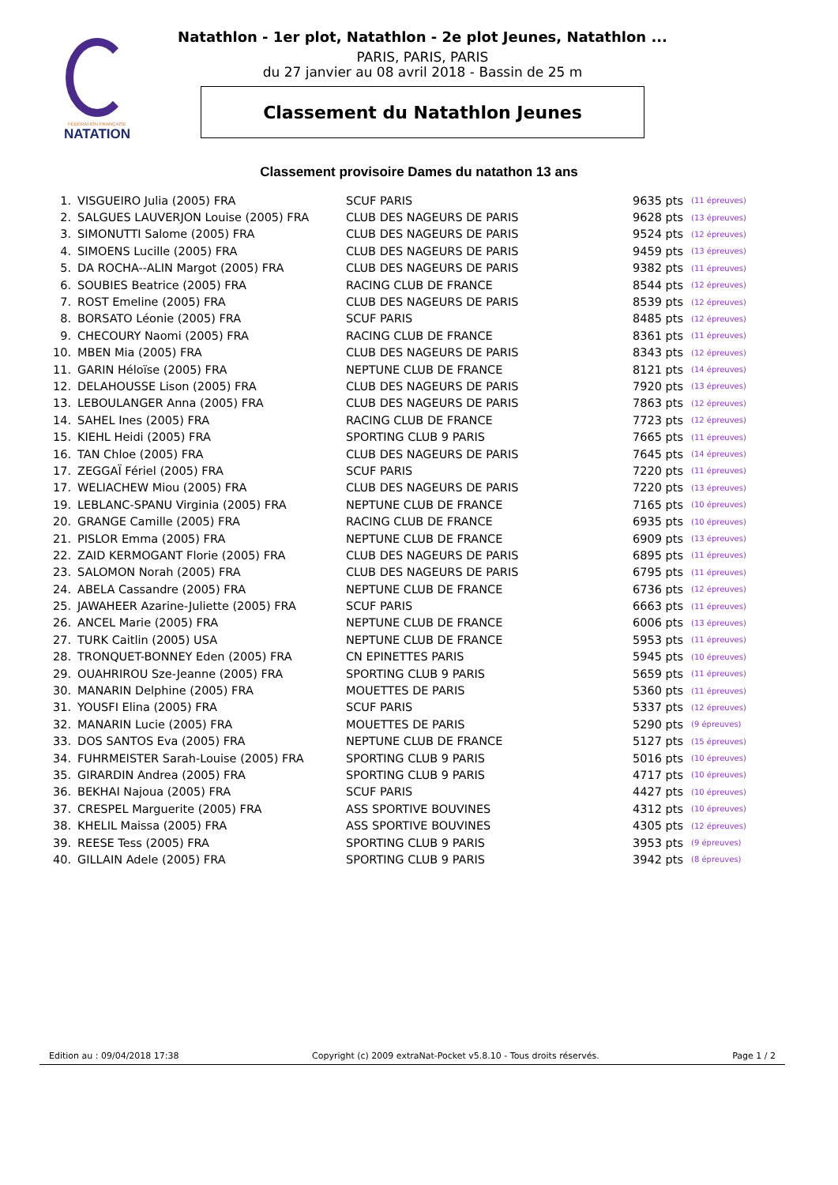FÉDÉRATION FRANÇAISE
NATATION
Natathlon - 1er plot, Natathlon - 2e plot Jeunes, Natathlon ...
PARIS, PARIS, PARIS
du 27 janvier au 08 avril 2018 - Bassin de 25 m
Classement du Natathlon Jeunes
Classement provisoire Dames du natathon 13 ans
| 1. | VISGUEIRO Julia (2005) FRA | SCUF PARIS | 9635 pts | (11 épreuves) |
| 2. | SALGUES LAUVERJON Louise (2005) FRA | CLUB DES NAGEURS DE PARIS | 9628 pts | (13 épreuves) |
| 3. | SIMONUTTI Salome (2005) FRA | CLUB DES NAGEURS DE PARIS | 9524 pts | (12 épreuves) |
| 4. | SIMOENS Lucille (2005) FRA | CLUB DES NAGEURS DE PARIS | 9459 pts | (13 épreuves) |
| 5. | DA ROCHA--ALIN Margot (2005) FRA | CLUB DES NAGEURS DE PARIS | 9382 pts | (11 épreuves) |
| 6. | SOUBIES Beatrice (2005) FRA | RACING CLUB DE FRANCE | 8544 pts | (12 épreuves) |
| 7. | ROST Emeline (2005) FRA | CLUB DES NAGEURS DE PARIS | 8539 pts | (12 épreuves) |
| 8. | BORSATO Léonie (2005) FRA | SCUF PARIS | 8485 pts | (12 épreuves) |
| 9. | CHECOURY Naomi (2005) FRA | RACING CLUB DE FRANCE | 8361 pts | (11 épreuves) |
| 10. | MBEN Mia (2005) FRA | CLUB DES NAGEURS DE PARIS | 8343 pts | (12 épreuves) |
| 11. | GARIN Héloïse (2005) FRA | NEPTUNE CLUB DE FRANCE | 8121 pts | (14 épreuves) |
| 12. | DELAHOUSSE Lison (2005) FRA | CLUB DES NAGEURS DE PARIS | 7920 pts | (13 épreuves) |
| 13. | LEBOULANGER Anna (2005) FRA | CLUB DES NAGEURS DE PARIS | 7863 pts | (12 épreuves) |
| 14. | SAHEL Ines (2005) FRA | RACING CLUB DE FRANCE | 7723 pts | (12 épreuves) |
| 15. | KIEHL Heidi (2005) FRA | SPORTING CLUB 9 PARIS | 7665 pts | (11 épreuves) |
| 16. | TAN Chloe (2005) FRA | CLUB DES NAGEURS DE PARIS | 7645 pts | (14 épreuves) |
| 17. | ZEGGAÏ Fériel (2005) FRA | SCUF PARIS | 7220 pts | (11 épreuves) |
| 17. | WELIACHEW Miou (2005) FRA | CLUB DES NAGEURS DE PARIS | 7220 pts | (13 épreuves) |
| 19. | LEBLANC-SPANU Virginia (2005) FRA | NEPTUNE CLUB DE FRANCE | 7165 pts | (10 épreuves) |
| 20. | GRANGE Camille (2005) FRA | RACING CLUB DE FRANCE | 6935 pts | (10 épreuves) |
| 21. | PISLOR Emma (2005) FRA | NEPTUNE CLUB DE FRANCE | 6909 pts | (13 épreuves) |
| 22. | ZAID KERMOGANT Florie (2005) FRA | CLUB DES NAGEURS DE PARIS | 6895 pts | (11 épreuves) |
| 23. | SALOMON Norah (2005) FRA | CLUB DES NAGEURS DE PARIS | 6795 pts | (11 épreuves) |
| 24. | ABELA Cassandre (2005) FRA | NEPTUNE CLUB DE FRANCE | 6736 pts | (12 épreuves) |
| 25. | JAWAHEER Azarine-Juliette (2005) FRA | SCUF PARIS | 6663 pts | (11 épreuves) |
| 26. | ANCEL Marie (2005) FRA | NEPTUNE CLUB DE FRANCE | 6006 pts | (13 épreuves) |
| 27. | TURK Caitlin (2005) USA | NEPTUNE CLUB DE FRANCE | 5953 pts | (11 épreuves) |
| 28. | TRONQUET-BONNEY Eden (2005) FRA | CN EPINETTES PARIS | 5945 pts | (10 épreuves) |
| 29. | OUAHRIROU Sze-Jeanne (2005) FRA | SPORTING CLUB 9 PARIS | 5659 pts | (11 épreuves) |
| 30. | MANARIN Delphine (2005) FRA | MOUETTES DE PARIS | 5360 pts | (11 épreuves) |
| 31. | YOUSFI Elina (2005) FRA | SCUF PARIS | 5337 pts | (12 épreuves) |
| 32. | MANARIN Lucie (2005) FRA | MOUETTES DE PARIS | 5290 pts | (9 épreuves) |
| 33. | DOS SANTOS Eva (2005) FRA | NEPTUNE CLUB DE FRANCE | 5127 pts | (15 épreuves) |
| 34. | FUHRMEISTER Sarah-Louise (2005) FRA | SPORTING CLUB 9 PARIS | 5016 pts | (10 épreuves) |
| 35. | GIRARDIN Andrea (2005) FRA | SPORTING CLUB 9 PARIS | 4717 pts | (10 épreuves) |
| 36. | BEKHAI Najoua (2005) FRA | SCUF PARIS | 4427 pts | (10 épreuves) |
| 37. | CRESPEL Marguerite (2005) FRA | ASS SPORTIVE BOUVINES | 4312 pts | (10 épreuves) |
| 38. | KHELIL Maissa (2005) FRA | ASS SPORTIVE BOUVINES | 4305 pts | (12 épreuves) |
| 39. | REESE Tess (2005) FRA | SPORTING CLUB 9 PARIS | 3953 pts | (9 épreuves) |
| 40. | GILLAIN Adele (2005) FRA | SPORTING CLUB 9 PARIS | 3942 pts | (8 épreuves) |
Edition au : 09/04/2018 17:38 Copyright (c) 2009 extraNat-Pocket v5.8.10 - Tous droits réservés. Page 1 / 2